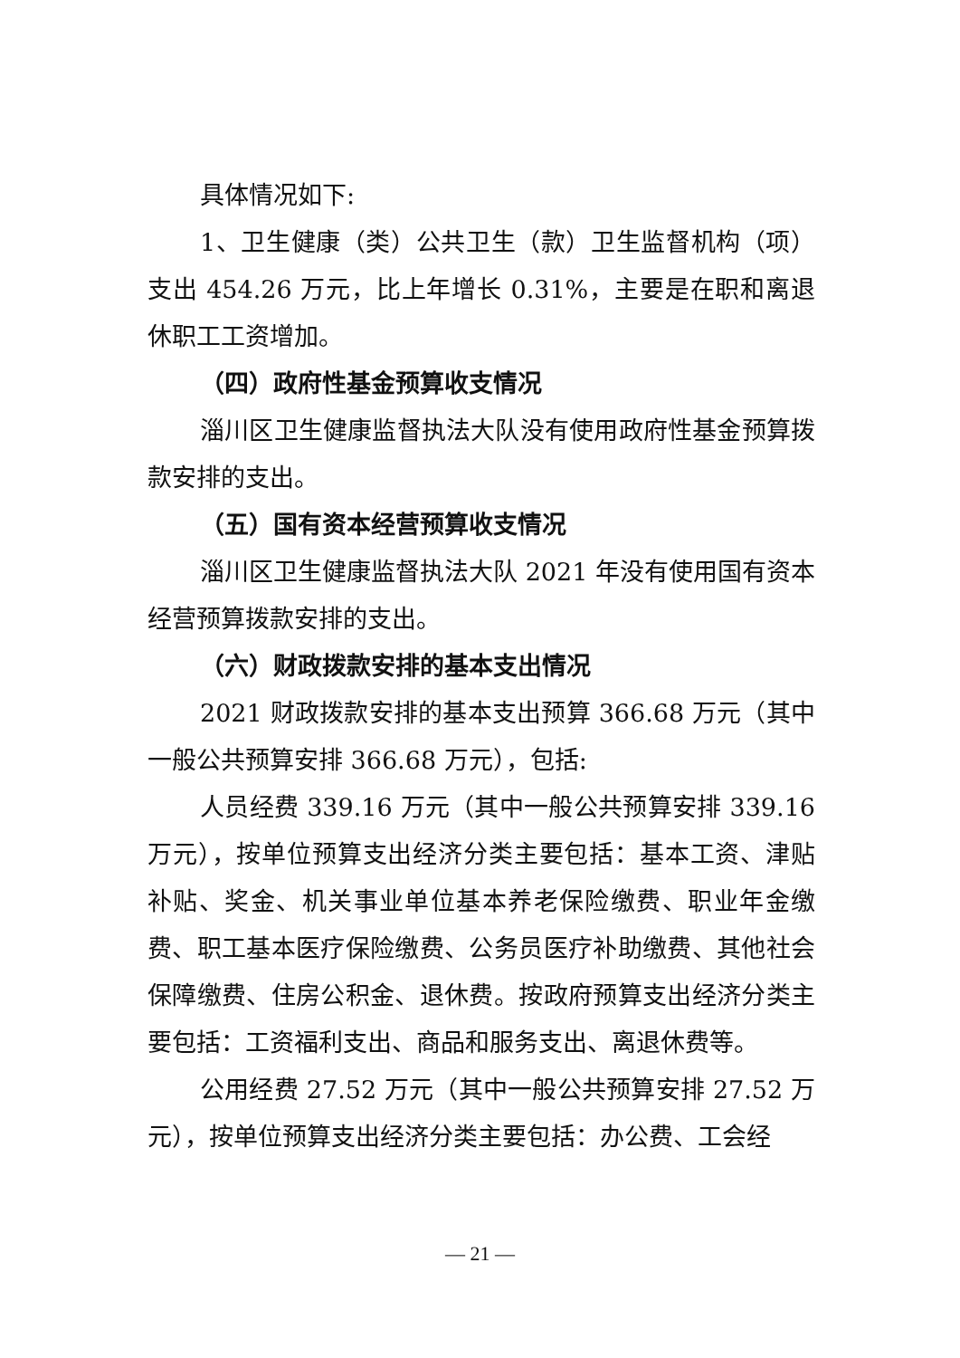具体情况如下:
1、卫生健康（类）公共卫生（款）卫生监督机构（项）支出 454.26 万元，比上年增长 0.31%，主要是在职和离退休职工工资增加。
（四）政府性基金预算收支情况
淄川区卫生健康监督执法大队没有使用政府性基金预算拨款安排的支出。
（五）国有资本经营预算收支情况
淄川区卫生健康监督执法大队 2021 年没有使用国有资本经营预算拨款安排的支出。
（六）财政拨款安排的基本支出情况
2021 财政拨款安排的基本支出预算 366.68 万元（其中一般公共预算安排 366.68 万元），包括:
人员经费 339.16 万元（其中一般公共预算安排 339.16 万元），按单位预算支出经济分类主要包括：基本工资、津贴补贴、奖金、机关事业单位基本养老保险缴费、职业年金缴费、职工基本医疗保险缴费、公务员医疗补助缴费、其他社会保障缴费、住房公积金、退休费。按政府预算支出经济分类主要包括：工资福利支出、商品和服务支出、离退休费等。
公用经费 27.52 万元（其中一般公共预算安排 27.52 万元），按单位预算支出经济分类主要包括：办公费、工会经
— 21 —